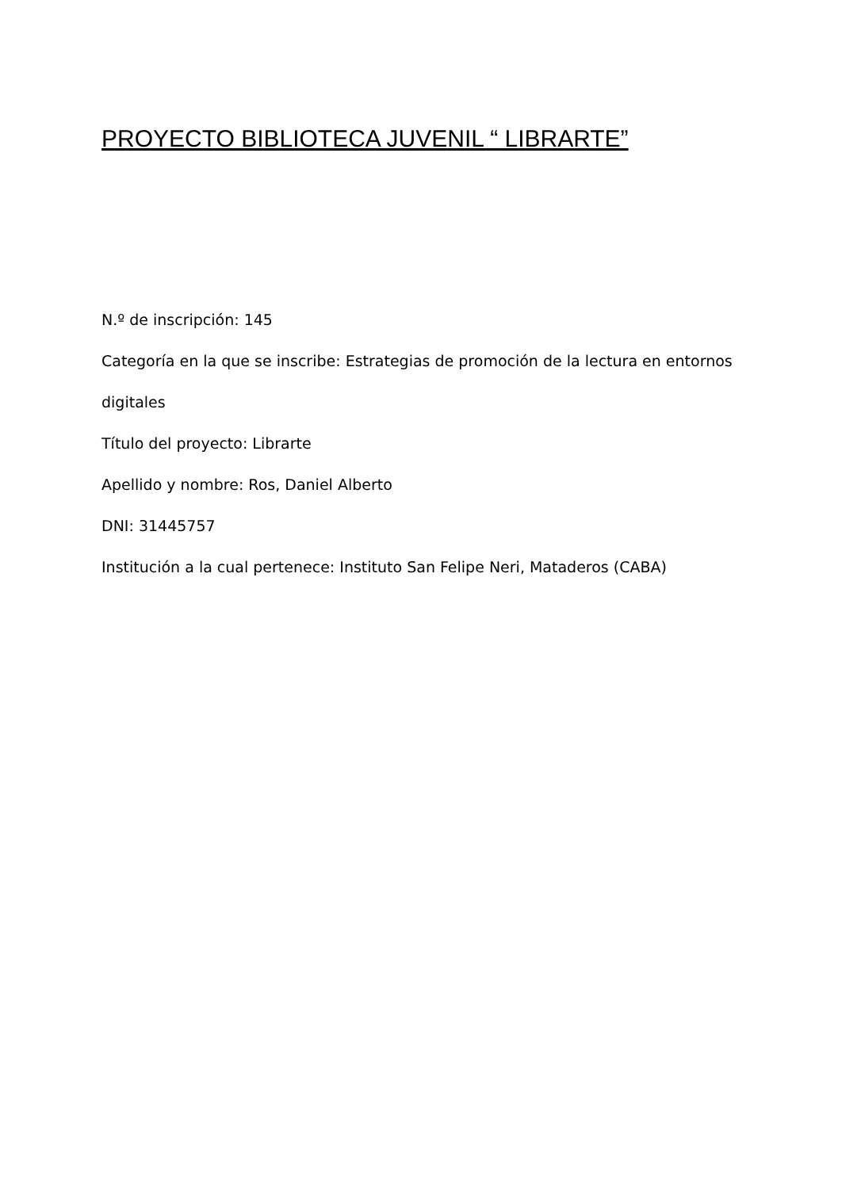PROYECTO BIBLIOTECA JUVENIL “ LIBRARTE”
N.º de inscripción: 145
Categoría en la que se inscribe: Estrategias de promoción de la lectura en entornos digitales
Título del proyecto: Librarte
Apellido y nombre: Ros, Daniel Alberto
DNI: 31445757
Institución a la cual pertenece: Instituto San Felipe Neri, Mataderos (CABA)